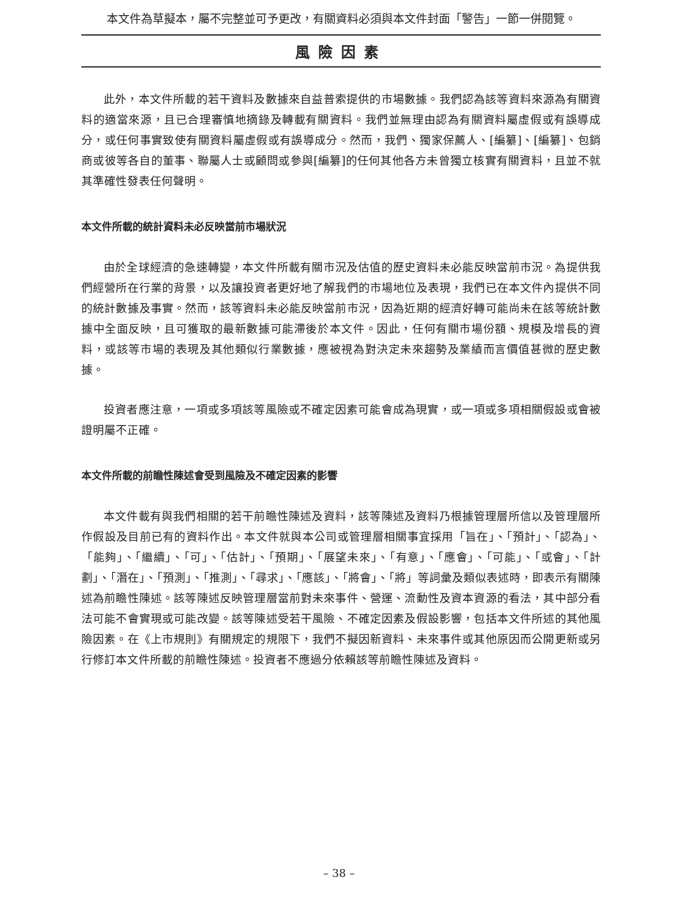本文件為草擬本，屬不完整並可予更改，有關資料必須與本文件封面「警告」一節一併閱覽。
風險因素
此外，本文件所載的若干資料及數據來自益普索提供的市場數據。我們認為該等資料來源為有關資料的適當來源，且已合理審慎地摘錄及轉載有關資料。我們並無理由認為有關資料屬虛假或有誤導成分，或任何事實致使有關資料屬虛假或有誤導成分。然而，我們、獨家保薦人、[編纂]、[編纂]、包銷商或彼等各自的董事、聯屬人士或顧問或參與[編纂]的任何其他各方未曾獨立核實有關資料，且並不就其準確性發表任何聲明。
本文件所載的統計資料未必反映當前市場狀況
由於全球經濟的急速轉變，本文件所載有關市況及估值的歷史資料未必能反映當前市況。為提供我們經營所在行業的背景，以及讓投資者更好地了解我們的市場地位及表現，我們已在本文件內提供不同的統計數據及事實。然而，該等資料未必能反映當前市況，因為近期的經濟好轉可能尚未在該等統計數據中全面反映，且可獲取的最新數據可能滯後於本文件。因此，任何有關市場份額、規模及增長的資料，或該等市場的表現及其他類似行業數據，應被視為對決定未來趨勢及業績而言價值甚微的歷史數據。
投資者應注意，一項或多項該等風險或不確定因素可能會成為現實，或一項或多項相關假設或會被證明屬不正確。
本文件所載的前瞻性陳述會受到風險及不確定因素的影響
本文件載有與我們相關的若干前瞻性陳述及資料，該等陳述及資料乃根據管理層所信以及管理層所作假設及目前已有的資料作出。本文件就與本公司或管理層相關事宜採用「旨在」、「預計」、「認為」、「能夠」、「繼續」、「可」、「估計」、「預期」、「展望未來」、「有意」、「應會」、「可能」、「或會」、「計劃」、「潛在」、「預測」、「推測」、「尋求」、「應該」、「將會」、「將」等詞彙及類似表述時，即表示有關陳述為前瞻性陳述。該等陳述反映管理層當前對未來事件、營運、流動性及資本資源的看法，其中部分看法可能不會實現或可能改變。該等陳述受若干風險、不確定因素及假設影響，包括本文件所述的其他風險因素。在《上市規則》有關規定的規限下，我們不擬因新資料、未來事件或其他原因而公開更新或另行修訂本文件所載的前瞻性陳述。投資者不應過分依賴該等前瞻性陳述及資料。
– 38 –